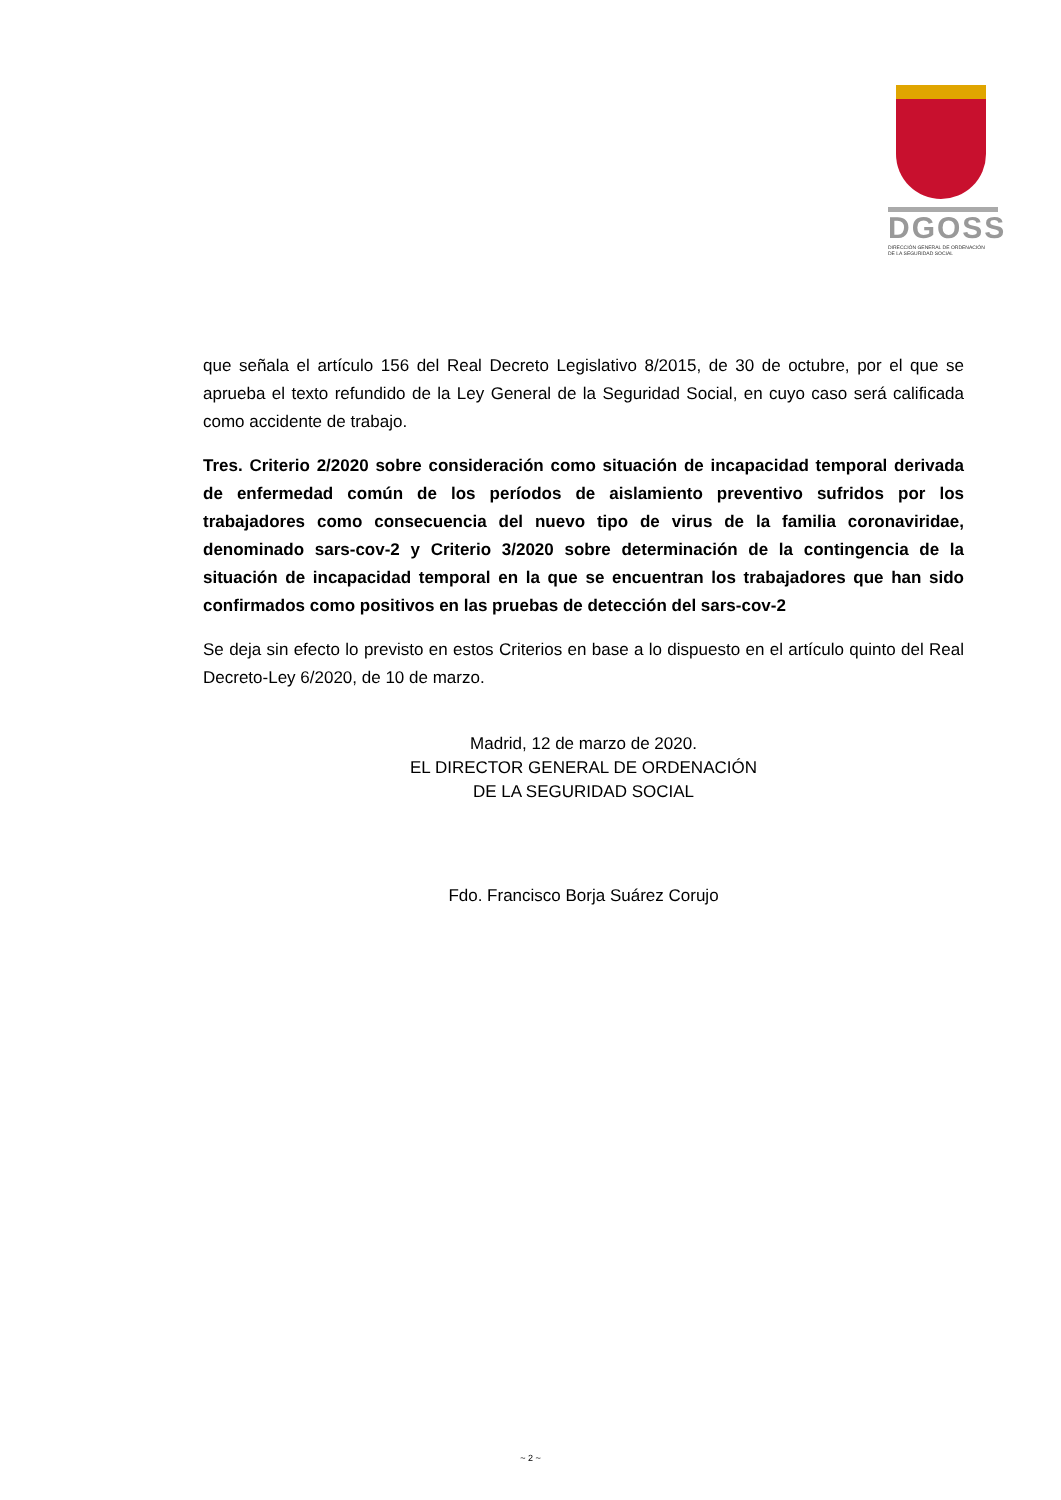DGOSS
DIRECCIÓN GENERAL DE ORDENACIÓN
DE LA SEGURIDAD SOCIAL
que señala el artículo 156 del Real Decreto Legislativo 8/2015, de 30 de octubre, por el que se aprueba el texto refundido de la Ley General de la Seguridad Social, en cuyo caso será calificada como accidente de trabajo.
Tres. Criterio 2/2020 sobre consideración como situación de incapacidad temporal derivada de enfermedad común de los períodos de aislamiento preventivo sufridos por los trabajadores como consecuencia del nuevo tipo de virus de la familia coronaviridae, denominado sars-cov-2 y Criterio 3/2020 sobre determinación de la contingencia de la situación de incapacidad temporal en la que se encuentran los trabajadores que han sido confirmados como positivos en las pruebas de detección del sars-cov-2
Se deja sin efecto lo previsto en estos Criterios en base a lo dispuesto en el artículo quinto del Real Decreto-Ley 6/2020, de 10 de marzo.
Madrid, 12 de marzo de 2020.
EL DIRECTOR GENERAL DE ORDENACIÓN
DE LA SEGURIDAD SOCIAL
Fdo. Francisco Borja Suárez Corujo
~ 2 ~